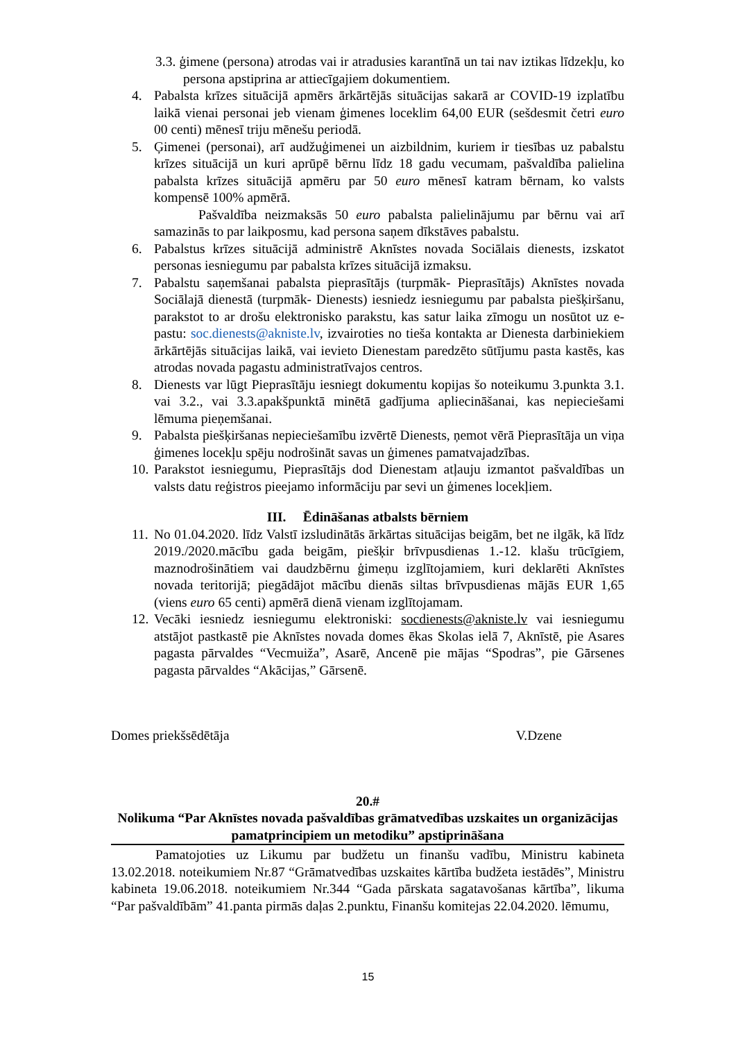3.3. ģimene (persona) atrodas vai ir atradusies karantīnā un tai nav iztikas līdzekļu, ko persona apstiprina ar attiecīgajiem dokumentiem.
4. Pabalsta krīzes situācijā apmērs ārkārtējās situācijas sakarā ar COVID-19 izplatību laikā vienai personai jeb vienam ģimenes loceklim 64,00 EUR (sešdesmit četri euro 00 centi) mēnesī triju mēnešu periodā.
5. Ģimenei (personai), arī audžuģimenei un aizbildnim, kuriem ir tiesības uz pabalstu krīzes situācijā un kuri aprūpē bērnu līdz 18 gadu vecumam, pašvaldība palielina pabalsta krīzes situācijā apmēru par 50 euro mēnesī katram bērnam, ko valsts kompensē 100% apmērā.
Pašvaldība neizmaksās 50 euro pabalsta palielinājumu par bērnu vai arī samazinās to par laikposmu, kad persona saņem dīkstāves pabalstu.
6. Pabalstus krīzes situācijā administrē Aknīstes novada Sociālais dienests, izskatot personas iesniegumu par pabalsta krīzes situācijā izmaksu.
7. Pabalstu saņemšanai pabalsta pieprasītājs (turpmāk- Pieprasītājs) Aknīstes novada Sociālajā dienestā (turpmāk- Dienests) iesniedz iesniegumu par pabalsta piešķiršanu, parakstot to ar drošu elektronisko parakstu, kas satur laika zīmogu un nosūtot uz e-pastu: soc.dienests@akniste.lv, izvairoties no tieša kontakta ar Dienesta darbiniekiem ārkārtējās situācijas laikā, vai ievieto Dienestam paredzēto sūtījumu pasta kastēs, kas atrodas novada pagastu administratīvajos centros.
8. Dienests var lūgt Pieprasītāju iesniegt dokumentu kopijas šo noteikumu 3.punkta 3.1. vai 3.2., vai 3.3.apakšpunktā minētā gadījuma apliecināšanai, kas nepieciešami lēmuma pieņemšanai.
9. Pabalsta piešķiršanas nepieciešamību izvērtē Dienests, ņemot vērā Pieprasītāja un viņa ģimenes locekļu spēju nodrošināt savas un ģimenes pamatvajadzības.
10. Parakstot iesniegumu, Pieprasītājs dod Dienestam atļauju izmantot pašvaldības un valsts datu reģistros pieejamo informāciju par sevi un ģimenes locekļiem.
III. Ēdināšanas atbalsts bērniem
11. No 01.04.2020. līdz Valstī izsludinātās ārkārtas situācijas beigām, bet ne ilgāk, kā līdz 2019./2020.mācību gada beigām, piešķir brīvpusdienas 1.-12. klašu trūcīgiem, maznodrošinātiem vai daudzbērnu ģimeņu izglītojamiem, kuri deklarēti Aknīstes novada teritorijā; piegādājot mācību dienās siltas brīvpusdienas mājās EUR 1,65 (viens euro 65 centi) apmērā dienā vienam izglītojamam.
12. Vecāki iesniedz iesniegumu elektroniski: socdienests@akniste.lv vai iesniegumu atstājot pastkastē pie Aknīstes novada domes ēkas Skolas ielā 7, Aknīstē, pie Asares pagasta pārvaldes “Vecmuiža”, Asarē, Ancenē pie mājas “Spodras”, pie Gārsenes pagasta pārvaldes “Akācijas,” Gārsenē.
Domes priekšsēdētāja V.Dzene
20.#
Nolikuma “Par Aknīstes novada pašvaldības grāmatvedības uzskaites un organizācijas pamatprincipiem un metodiku” apstiprināšana
Pamatojoties uz Likumu par budžetu un finanšu vadību, Ministru kabineta 13.02.2018. noteikumiem Nr.87 “Grāmatvedības uzskaites kārtība budžeta iestādēs”, Ministru kabineta 19.06.2018. noteikumiem Nr.344 “Gada pārskata sagatavošanas kārtība”, likuma “Par pašvaldībām” 41.panta pirmās daļas 2.punktu, Finanšu komitejas 22.04.2020. lēmumu,
15